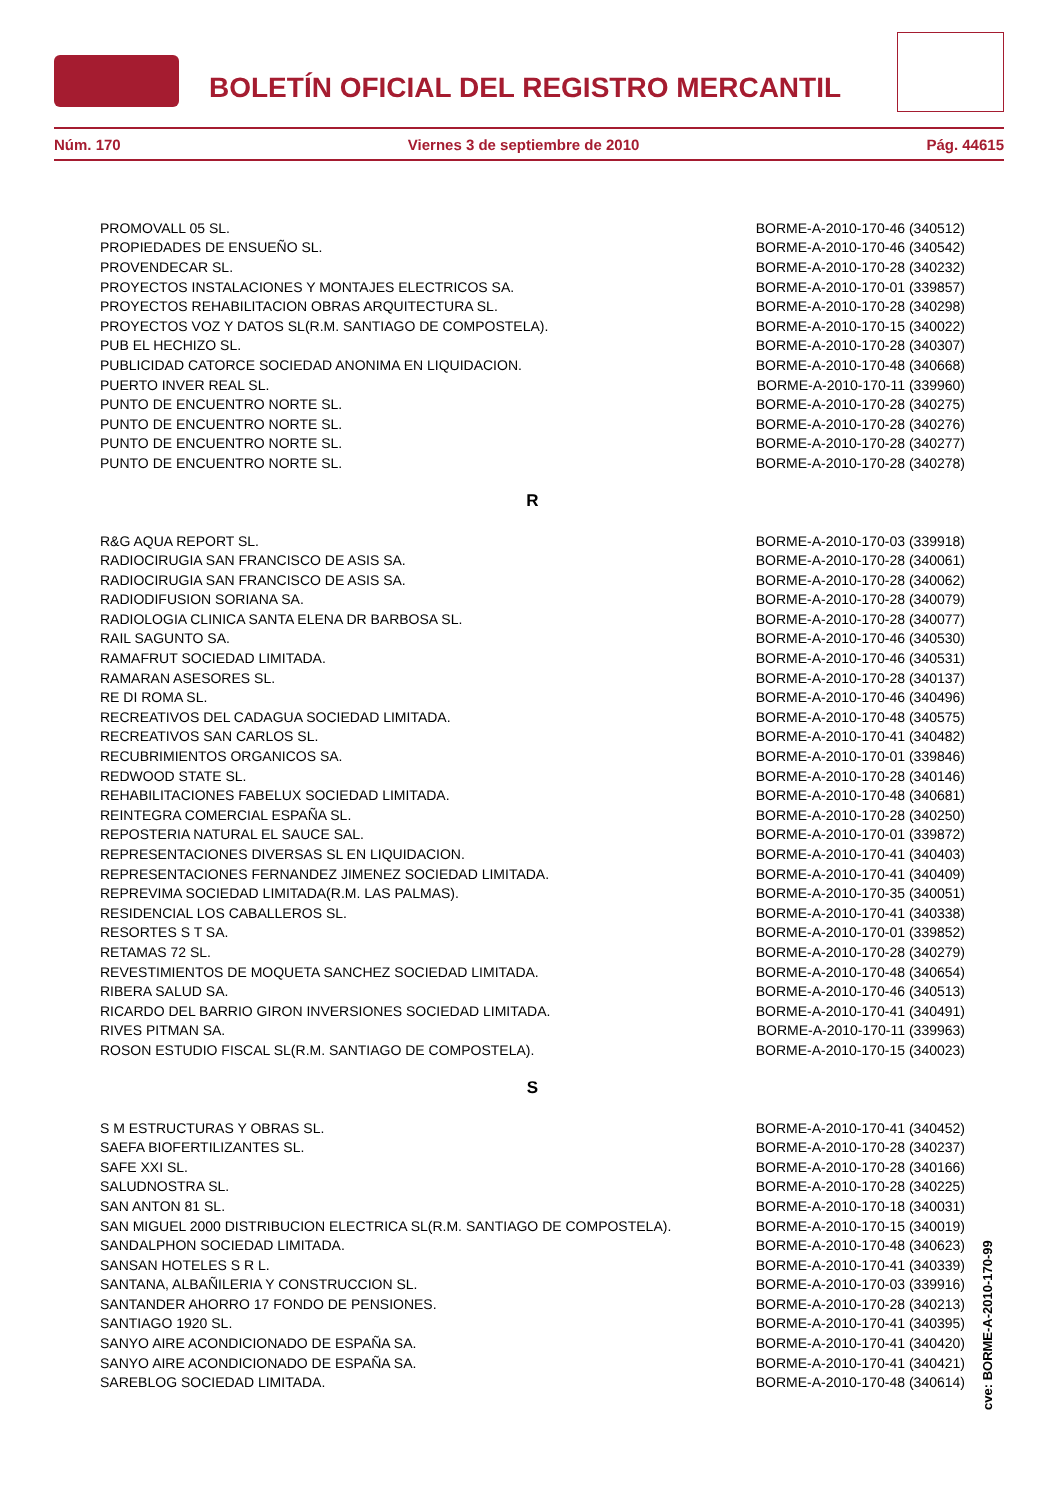BOLETÍN OFICIAL DEL REGISTRO MERCANTIL
Núm. 170 Viernes 3 de septiembre de 2010 Pág. 44615
| PROMOVALL 05 SL. | BORME-A-2010-170-46 (340512) |
| PROPIEDADES DE ENSUEÑO SL. | BORME-A-2010-170-46 (340542) |
| PROVENDECAR SL. | BORME-A-2010-170-28 (340232) |
| PROYECTOS INSTALACIONES Y MONTAJES ELECTRICOS SA. | BORME-A-2010-170-01 (339857) |
| PROYECTOS REHABILITACION OBRAS ARQUITECTURA SL. | BORME-A-2010-170-28 (340298) |
| PROYECTOS VOZ Y DATOS SL(R.M. SANTIAGO DE COMPOSTELA). | BORME-A-2010-170-15 (340022) |
| PUB EL HECHIZO SL. | BORME-A-2010-170-28 (340307) |
| PUBLICIDAD CATORCE SOCIEDAD ANONIMA EN LIQUIDACION. | BORME-A-2010-170-48 (340668) |
| PUERTO INVER REAL SL. | BORME-A-2010-170-11 (339960) |
| PUNTO DE ENCUENTRO NORTE SL. | BORME-A-2010-170-28 (340275) |
| PUNTO DE ENCUENTRO NORTE SL. | BORME-A-2010-170-28 (340276) |
| PUNTO DE ENCUENTRO NORTE SL. | BORME-A-2010-170-28 (340277) |
| PUNTO DE ENCUENTRO NORTE SL. | BORME-A-2010-170-28 (340278) |
R
| R&G AQUA REPORT SL. | BORME-A-2010-170-03 (339918) |
| RADIOCIRUGIA SAN FRANCISCO DE ASIS SA. | BORME-A-2010-170-28 (340061) |
| RADIOCIRUGIA SAN FRANCISCO DE ASIS SA. | BORME-A-2010-170-28 (340062) |
| RADIODIFUSION SORIANA SA. | BORME-A-2010-170-28 (340079) |
| RADIOLOGIA CLINICA SANTA ELENA DR BARBOSA SL. | BORME-A-2010-170-28 (340077) |
| RAIL SAGUNTO SA. | BORME-A-2010-170-46 (340530) |
| RAMAFRUT SOCIEDAD LIMITADA. | BORME-A-2010-170-46 (340531) |
| RAMARAN ASESORES SL. | BORME-A-2010-170-28 (340137) |
| RE DI ROMA SL. | BORME-A-2010-170-46 (340496) |
| RECREATIVOS DEL CADAGUA SOCIEDAD LIMITADA. | BORME-A-2010-170-48 (340575) |
| RECREATIVOS SAN CARLOS SL. | BORME-A-2010-170-41 (340482) |
| RECUBRIMIENTOS ORGANICOS SA. | BORME-A-2010-170-01 (339846) |
| REDWOOD STATE SL. | BORME-A-2010-170-28 (340146) |
| REHABILITACIONES FABELUX SOCIEDAD LIMITADA. | BORME-A-2010-170-48 (340681) |
| REINTEGRA COMERCIAL ESPAÑA SL. | BORME-A-2010-170-28 (340250) |
| REPOSTERIA NATURAL EL SAUCE SAL. | BORME-A-2010-170-01 (339872) |
| REPRESENTACIONES DIVERSAS SL EN LIQUIDACION. | BORME-A-2010-170-41 (340403) |
| REPRESENTACIONES FERNANDEZ JIMENEZ SOCIEDAD LIMITADA. | BORME-A-2010-170-41 (340409) |
| REPREVIMA SOCIEDAD LIMITADA(R.M. LAS PALMAS). | BORME-A-2010-170-35 (340051) |
| RESIDENCIAL LOS CABALLEROS SL. | BORME-A-2010-170-41 (340338) |
| RESORTES S T SA. | BORME-A-2010-170-01 (339852) |
| RETAMAS 72 SL. | BORME-A-2010-170-28 (340279) |
| REVESTIMIENTOS DE MOQUETA SANCHEZ SOCIEDAD LIMITADA. | BORME-A-2010-170-48 (340654) |
| RIBERA SALUD SA. | BORME-A-2010-170-46 (340513) |
| RICARDO DEL BARRIO GIRON INVERSIONES SOCIEDAD LIMITADA. | BORME-A-2010-170-41 (340491) |
| RIVES PITMAN SA. | BORME-A-2010-170-11 (339963) |
| ROSON ESTUDIO FISCAL SL(R.M. SANTIAGO DE COMPOSTELA). | BORME-A-2010-170-15 (340023) |
S
| S M ESTRUCTURAS Y OBRAS SL. | BORME-A-2010-170-41 (340452) |
| SAEFA BIOFERTILIZANTES SL. | BORME-A-2010-170-28 (340237) |
| SAFE XXI SL. | BORME-A-2010-170-28 (340166) |
| SALUDNOSTRA SL. | BORME-A-2010-170-28 (340225) |
| SAN ANTON 81 SL. | BORME-A-2010-170-18 (340031) |
| SAN MIGUEL 2000 DISTRIBUCION ELECTRICA SL(R.M. SANTIAGO DE COMPOSTELA). | BORME-A-2010-170-15 (340019) |
| SANDALPHON SOCIEDAD LIMITADA. | BORME-A-2010-170-48 (340623) |
| SANSAN HOTELES S R L. | BORME-A-2010-170-41 (340339) |
| SANTANA, ALBAÑILERIA Y CONSTRUCCION SL. | BORME-A-2010-170-03 (339916) |
| SANTANDER AHORRO 17 FONDO DE PENSIONES. | BORME-A-2010-170-28 (340213) |
| SANTIAGO 1920 SL. | BORME-A-2010-170-41 (340395) |
| SANYO AIRE ACONDICIONADO DE ESPAÑA SA. | BORME-A-2010-170-41 (340420) |
| SANYO AIRE ACONDICIONADO DE ESPAÑA SA. | BORME-A-2010-170-41 (340421) |
| SAREBLOG SOCIEDAD LIMITADA. | BORME-A-2010-170-48 (340614) |
cve: BORME-A-2010-170-99